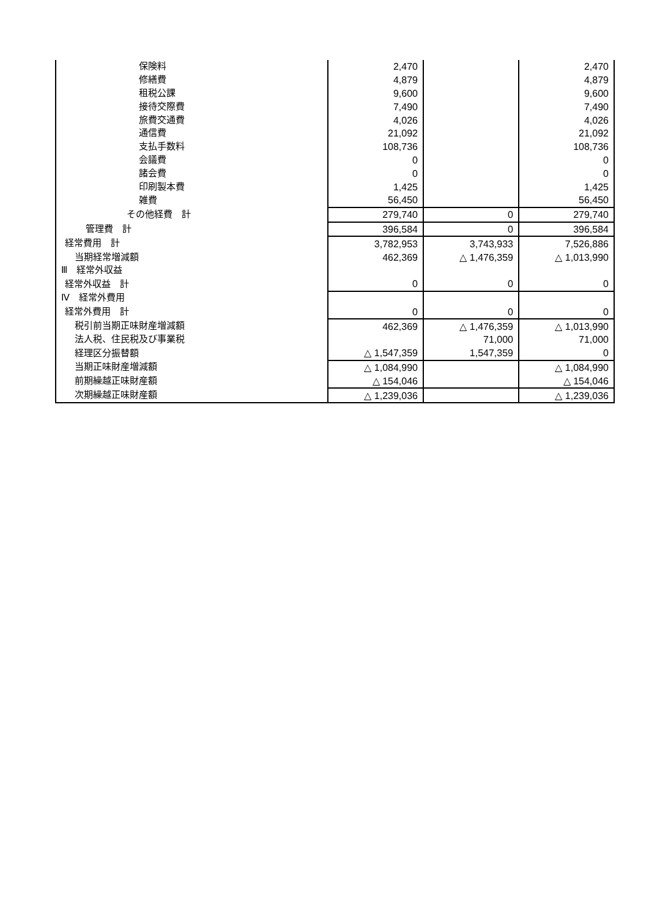| 保険料 | 2,470 | | 2,470 |
| 修繕費 | 4,879 | | 4,879 |
| 租税公課 | 9,600 | | 9,600 |
| 接待交際費 | 7,490 | | 7,490 |
| 旅費交通費 | 4,026 | | 4,026 |
| 通信費 | 21,092 | | 21,092 |
| 支払手数料 | 108,736 | | 108,736 |
| 会議費 | 0 | | 0 |
| 諸会費 | 0 | | 0 |
| 印刷製本費 | 1,425 | | 1,425 |
| 雑費 | 56,450 | | 56,450 |
| その他経費 計 | 279,740 | 0 | 279,740 |
| 管理費 計 | 396,584 | 0 | 396,584 |
| 経常費用 計 | 3,782,953 | 3,743,933 | 7,526,886 |
| 当期経常増減額 | 462,369 | △ 1,476,359 | △ 1,013,990 |
| Ⅲ 経常外収益 | | | |
| 経常外収益 計 | 0 | 0 | 0 |
| Ⅳ 経常外費用 | | | |
| 経常外費用 計 | 0 | 0 | 0 |
| 税引前当期正味財産増減額 | 462,369 | △ 1,476,359 | △ 1,013,990 |
| 法人税、住民税及び事業税 | | 71,000 | 71,000 |
| 経理区分振替額 | △ 1,547,359 | 1,547,359 | 0 |
| 当期正味財産増減額 | △ 1,084,990 | | △ 1,084,990 |
| 前期繰越正味財産額 | △ 154,046 | | △ 154,046 |
| 次期繰越正味財産額 | △ 1,239,036 | | △ 1,239,036 |